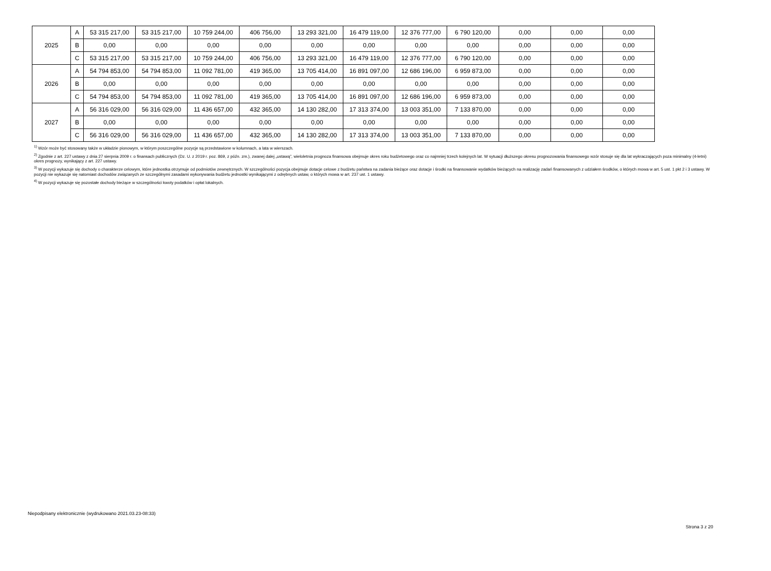| 2025 | A | 53 315 217,00 | 53 315 217,00 | 10 759 244,00 | 406 756,00 | 13 293 321,00 | 16 479 119,00 | 12 376 777,00 | 6 790 120,00 | 0,00 | 0,00 | 0,00 |
| | B | 0,00 | 0,00 | 0,00 | 0,00 | 0,00 | 0,00 | 0,00 | 0,00 | 0,00 | 0,00 | 0,00 |
| | C | 53 315 217,00 | 53 315 217,00 | 10 759 244,00 | 406 756,00 | 13 293 321,00 | 16 479 119,00 | 12 376 777,00 | 6 790 120,00 | 0,00 | 0,00 | 0,00 |
| 2026 | A | 54 794 853,00 | 54 794 853,00 | 11 092 781,00 | 419 365,00 | 13 705 414,00 | 16 891 097,00 | 12 686 196,00 | 6 959 873,00 | 0,00 | 0,00 | 0,00 |
| | B | 0,00 | 0,00 | 0,00 | 0,00 | 0,00 | 0,00 | 0,00 | 0,00 | 0,00 | 0,00 | 0,00 |
| | C | 54 794 853,00 | 54 794 853,00 | 11 092 781,00 | 419 365,00 | 13 705 414,00 | 16 891 097,00 | 12 686 196,00 | 6 959 873,00 | 0,00 | 0,00 | 0,00 |
| 2027 | A | 56 316 029,00 | 56 316 029,00 | 11 436 657,00 | 432 365,00 | 14 130 282,00 | 17 313 374,00 | 13 003 351,00 | 7 133 870,00 | 0,00 | 0,00 | 0,00 |
| | B | 0,00 | 0,00 | 0,00 | 0,00 | 0,00 | 0,00 | 0,00 | 0,00 | 0,00 | 0,00 | 0,00 |
| | C | 56 316 029,00 | 56 316 029,00 | 11 436 657,00 | 432 365,00 | 14 130 282,00 | 17 313 374,00 | 13 003 351,00 | 7 133 870,00 | 0,00 | 0,00 | 0,00 |
<sup>1)</sup> Wzór może być stosowany także w układzie pionowym, w którym poszczególne pozycje są przedstawione w kolumnach, a lata w wierszach.
<sup>2)</sup> Zgodnie z art. 227 ustawy z dnia 27 sierpnia 2009 r. o finansach publicznych (Dz. U. z 2019 r. poz. 869, z późn. zm.), zwanej dalej „ustawą”, wieloletnia prognoza finansowa obejmuje okres roku budżetowego oraz co najmniej trzech kolejnych lat. W sytuacji dłuższego okresu prognozowania finansowego wzór stosuje się dla lat wykraczających poza minimalny (4-letni) okres prognozy, wynikający z art. 227 ustawy.
<sup>3)</sup> W pozycji wykazuje się dochody o charakterze celowym, które jednostka otrzymuje od podmiotów zewnętrznych. W szczególności pozycja obejmuje dotacje celowe z budżetu państwa na zadania bieżące oraz dotacje i środki na finansowanie wydatków bieżących na realizację zadań finansowanych z udziałem środków, o których mowa w art. 5 ust. 1 pkt 2 i 3 ustawy. W pozycji nie wykazuje się natomiast dochodów związanych ze szczególnymi zasadami wykonywania budżetu jednostki wynikającymi z odrębnych ustaw, o których mowa w art. 237 ust. 1 ustawy.
<sup>4)</sup> W pozycji wykazuje się pozostałe dochody bieżące w szczególności kwoty podatków i opłat lokalnych.
Niepodpisany elektronicznie (wydrukowano 2021.03.23-08:33)
Strona 3 z 20